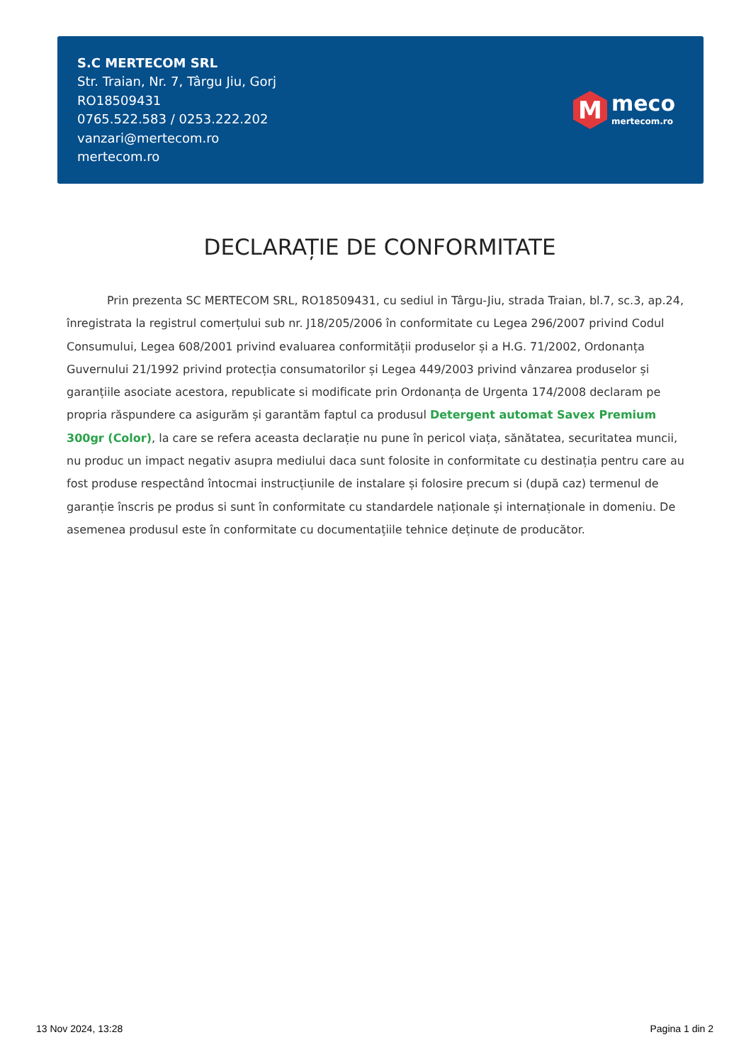S.C MERTECOM SRL
Str. Traian, Nr. 7, Târgu Jiu, Gorj
RO18509431
0765.522.583 / 0253.222.202
vanzari@mertecom.ro
mertecom.ro
M
meco
mertecom.ro
DECLARAȚIE DE CONFORMITATE
Prin prezenta SC MERTECOM SRL, RO18509431, cu sediul in Târgu-Jiu, strada Traian, bl.7, sc.3, ap.24, înregistrata la registrul comerțului sub nr. J18/205/2006 în conformitate cu Legea 296/2007 privind Codul Consumului, Legea 608/2001 privind evaluarea conformității produselor și a H.G. 71/2002, Ordonanța Guvernului 21/1992 privind protecția consumatorilor și Legea 449/2003 privind vânzarea produselor și garanțiile asociate acestora, republicate si modificate prin Ordonanța de Urgenta 174/2008 declaram pe propria răspundere ca asigurăm și garantăm faptul ca produsul Detergent automat Savex Premium 300gr (Color), la care se refera aceasta declarație nu pune în pericol viața, sănătatea, securitatea muncii, nu produc un impact negativ asupra mediului daca sunt folosite in conformitate cu destinația pentru care au fost produse respectând întocmai instrucțiunile de instalare și folosire precum si (după caz) termenul de garanție înscris pe produs si sunt în conformitate cu standardele naționale și internaționale in domeniu. De asemenea produsul este în conformitate cu documentațiile tehnice deținute de producător.
13 Nov 2024, 13:28 Pagina 1 din 2